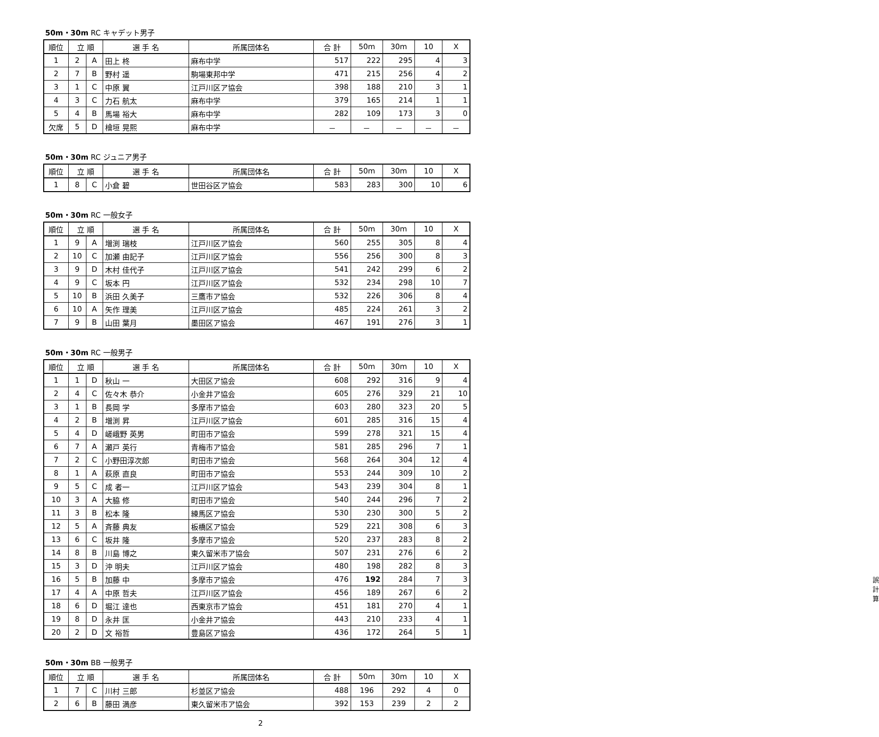50m・30m RC キャデット男子
| 順位 | 立 順 | | 選 手 名 | 所属団体名 | 合 計 | 50m | 30m | 10 | X |
| --- | --- | --- | --- | --- | --- | --- | --- | --- | --- |
| 1 | 2 | A | 田上 柊 | 麻布中学 | 517 | 222 | 295 | 4 | 3 |
| 2 | 7 | B | 野村 遥 | 駒場東邦中学 | 471 | 215 | 256 | 4 | 2 |
| 3 | 1 | C | 中原 翼 | 江戸川区ア協会 | 398 | 188 | 210 | 3 | 1 |
| 4 | 3 | C | 力石 航太 | 麻布中学 | 379 | 165 | 214 | 1 | 1 |
| 5 | 4 | B | 馬場 裕大 | 麻布中学 | 282 | 109 | 173 | 3 | 0 |
| 欠席 | 5 | D | 檜垣 晃熙 | 麻布中学 | － | － | － | － | － |
50m・30m RC ジュニア男子
| 順位 | 立 順 | | 選 手 名 | 所属団体名 | 合 計 | 50m | 30m | 10 | X |
| --- | --- | --- | --- | --- | --- | --- | --- | --- | --- |
| 1 | 8 | C | 小倉 碧 | 世田谷区ア協会 | 583 | 283 | 300 | 10 | 6 |
50m・30m RC 一般女子
| 順位 | 立 順 | | 選 手 名 | 所属団体名 | 合 計 | 50m | 30m | 10 | X |
| --- | --- | --- | --- | --- | --- | --- | --- | --- | --- |
| 1 | 9 | A | 増渕 瑞枝 | 江戸川区ア協会 | 560 | 255 | 305 | 8 | 4 |
| 2 | 10 | C | 加瀬 由記子 | 江戸川区ア協会 | 556 | 256 | 300 | 8 | 3 |
| 3 | 9 | D | 木村 佳代子 | 江戸川区ア協会 | 541 | 242 | 299 | 6 | 2 |
| 4 | 9 | C | 坂本 円 | 江戸川区ア協会 | 532 | 234 | 298 | 10 | 7 |
| 5 | 10 | B | 浜田 久美子 | 三鷹市ア協会 | 532 | 226 | 306 | 8 | 4 |
| 6 | 10 | A | 矢作 理美 | 江戸川区ア協会 | 485 | 224 | 261 | 3 | 2 |
| 7 | 9 | B | 山田 葉月 | 墨田区ア協会 | 467 | 191 | 276 | 3 | 1 |
50m・30m RC 一般男子
| 順位 | 立 順 | | 選 手 名 | 所属団体名 | 合 計 | 50m | 30m | 10 | X |
| --- | --- | --- | --- | --- | --- | --- | --- | --- | --- |
| 1 | 1 | D | 秋山 一 | 大田区ア協会 | 608 | 292 | 316 | 9 | 4 |
| 2 | 4 | C | 佐々木 恭介 | 小金井ア協会 | 605 | 276 | 329 | 21 | 10 |
| 3 | 1 | B | 長岡 学 | 多摩市ア協会 | 603 | 280 | 323 | 20 | 5 |
| 4 | 2 | B | 増渕 昇 | 江戸川区ア協会 | 601 | 285 | 316 | 15 | 4 |
| 5 | 4 | D | 嵯峨野 英男 | 町田市ア協会 | 599 | 278 | 321 | 15 | 4 |
| 6 | 7 | A | 瀬戸 英行 | 青梅市ア協会 | 581 | 285 | 296 | 7 | 1 |
| 7 | 2 | C | 小野田淳次郎 | 町田市ア協会 | 568 | 264 | 304 | 12 | 4 |
| 8 | 1 | A | 萩原 直良 | 町田市ア協会 | 553 | 244 | 309 | 10 | 2 |
| 9 | 5 | C | 成 者一 | 江戸川区ア協会 | 543 | 239 | 304 | 8 | 1 |
| 10 | 3 | A | 大脇 修 | 町田市ア協会 | 540 | 244 | 296 | 7 | 2 |
| 11 | 3 | B | 松本 隆 | 練馬区ア協会 | 530 | 230 | 300 | 5 | 2 |
| 12 | 5 | A | 斉藤 典友 | 板橋区ア協会 | 529 | 221 | 308 | 6 | 3 |
| 13 | 6 | C | 坂井 隆 | 多摩市ア協会 | 520 | 237 | 283 | 8 | 2 |
| 14 | 8 | B | 川島 博之 | 東久留米市ア協会 | 507 | 231 | 276 | 6 | 2 |
| 15 | 3 | D | 沖 明夫 | 江戸川区ア協会 | 480 | 198 | 282 | 8 | 3 |
| 16 | 5 | B | 加藤 中 | 多摩市ア協会 | 476 | 192 | 284 | 7 | 3 誤計算 |
| 17 | 4 | A | 中原 哲夫 | 江戸川区ア協会 | 456 | 189 | 267 | 6 | 2 |
| 18 | 6 | D | 堀江 達也 | 西東京市ア協会 | 451 | 181 | 270 | 4 | 1 |
| 19 | 8 | D | 永井 匡 | 小金井ア協会 | 443 | 210 | 233 | 4 | 1 |
| 20 | 2 | D | 文 裕哲 | 豊島区ア協会 | 436 | 172 | 264 | 5 | 1 |
50m・30m BB 一般男子
| 順位 | 立 順 | | 選 手 名 | 所属団体名 | 合 計 | 50m | 30m | 10 | X |
| --- | --- | --- | --- | --- | --- | --- | --- | --- | --- |
| 1 | 7 | C | 川村 三郎 | 杉並区ア協会 | 488 | 196 | 292 | 4 | 0 |
| 2 | 6 | B | 藤田 満彦 | 東久留米市ア協会 | 392 | 153 | 239 | 2 | 2 |
2